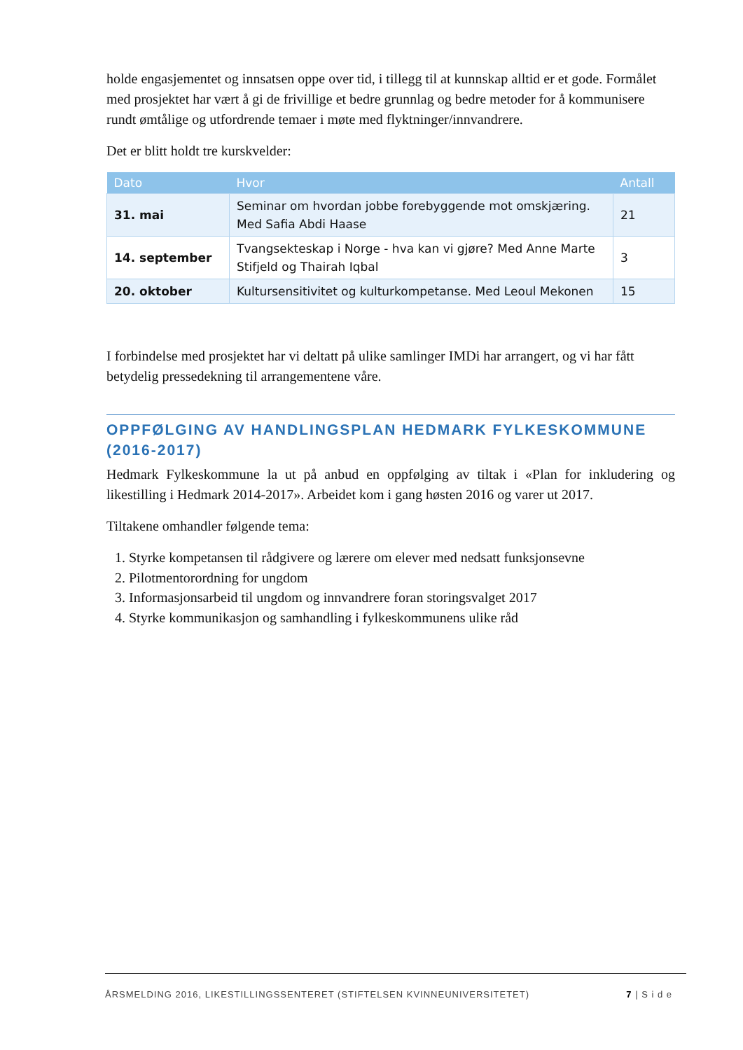holde engasjementet og innsatsen oppe over tid, i tillegg til at kunnskap alltid er et gode. Formålet med prosjektet har vært å gi de frivillige et bedre grunnlag og bedre metoder for å kommunisere rundt ømtålige og utfordrende temaer i møte med flyktninger/innvandrere.
Det er blitt holdt tre kurskvelder:
| Dato | Hvor | Antall |
| --- | --- | --- |
| 31. mai | Seminar om hvordan jobbe forebyggende mot omskjæring. Med Safia Abdi Haase | 21 |
| 14. september | Tvangsekteskap i Norge - hva kan vi gjøre? Med Anne Marte Stifjeld og Thairah Iqbal | 3 |
| 20. oktober | Kultursensitivitet og kulturkompetanse. Med Leoul Mekonen | 15 |
I forbindelse med prosjektet har vi deltatt på ulike samlinger IMDi har arrangert, og vi har fått betydelig pressedekning til arrangementene våre.
OPPFØLGING AV HANDLINGSPLAN HEDMARK FYLKESKOMMUNE (2016-2017)
Hedmark Fylkeskommune la ut på anbud en oppfølging av tiltak i «Plan for inkludering og likestilling i Hedmark 2014-2017». Arbeidet kom i gang høsten 2016 og varer ut 2017.
Tiltakene omhandler følgende tema:
1. Styrke kompetansen til rådgivere og lærere om elever med nedsatt funksjonsevne
2. Pilotmentorordning for ungdom
3. Informasjonsarbeid til ungdom og innvandrere foran storingsvalget 2017
4. Styrke kommunikasjon og samhandling i fylkeskommunens ulike råd
ÅRSMELDING 2016, LIKESTILLINGSSENTERET (STIFTELSEN KVINNEUNIVERSITETET) 7 | S i d e